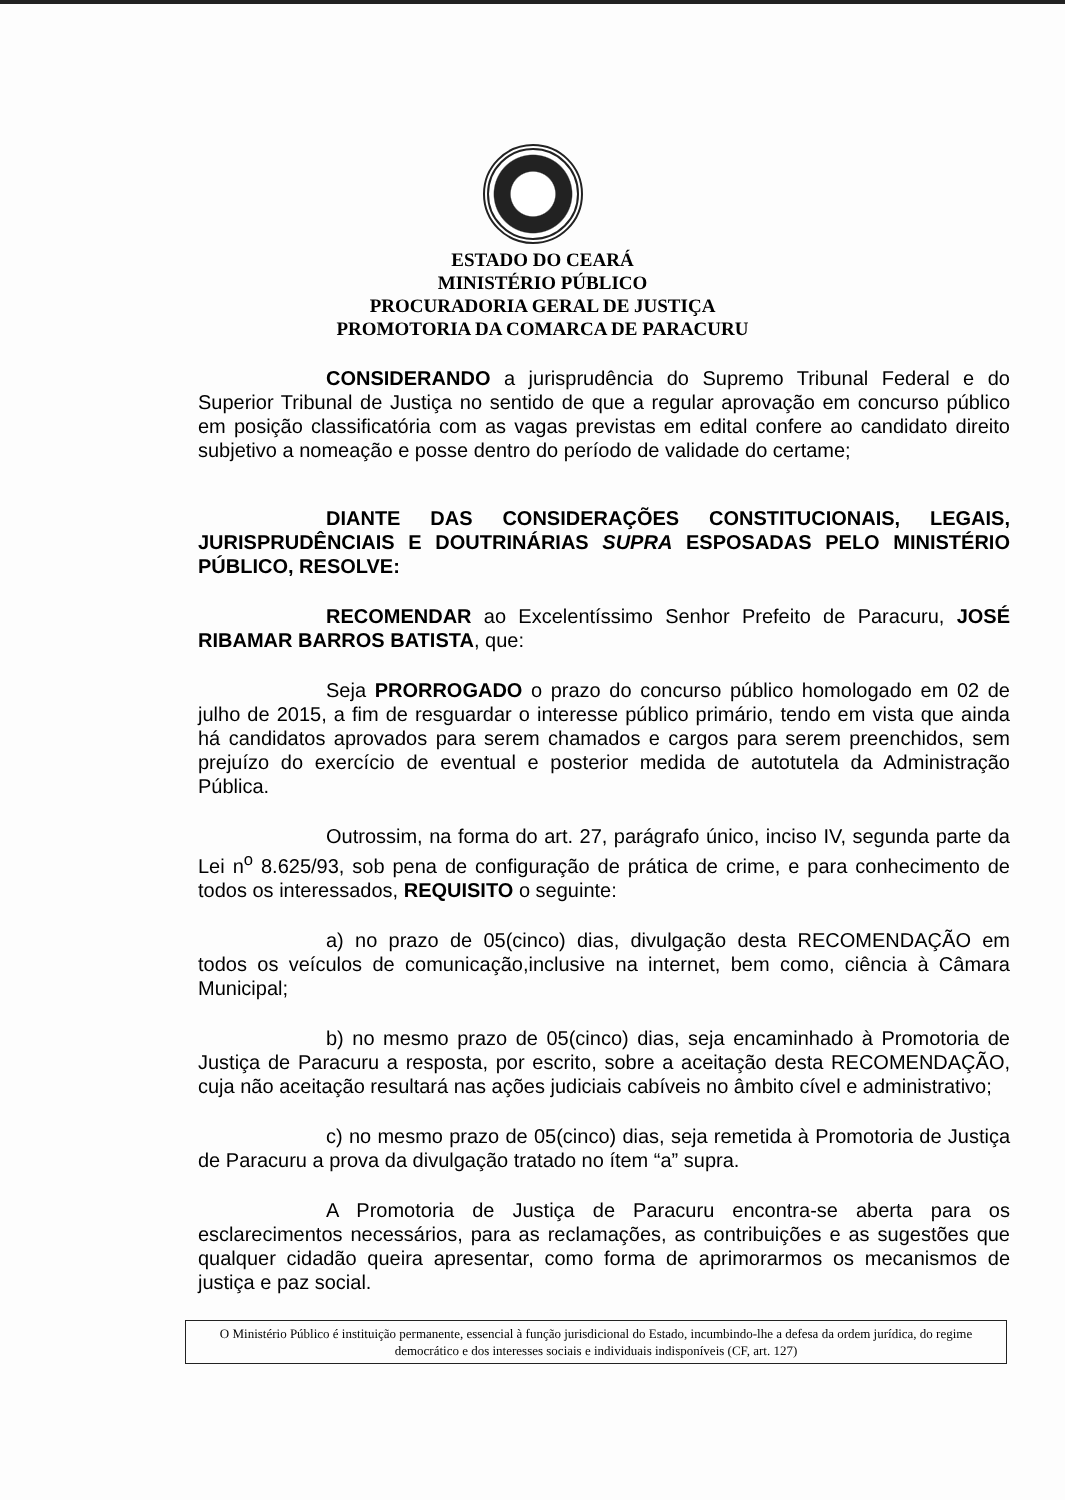ESTADO DO CEARÁ
MINISTÉRIO PÚBLICO
PROCURADORIA GERAL DE JUSTIÇA
PROMOTORIA DA COMARCA DE PARACURU
CONSIDERANDO a jurisprudência do Supremo Tribunal Federal e do Superior Tribunal de Justiça no sentido de que a regular aprovação em concurso público em posição classificatória com as vagas previstas em edital confere ao candidato direito subjetivo a nomeação e posse dentro do período de validade do certame;
DIANTE DAS CONSIDERAÇÕES CONSTITUCIONAIS, LEGAIS, JURISPRUDÊNCIAIS E DOUTRINÁRIAS SUPRA ESPOSADAS PELO MINISTÉRIO PÚBLICO, RESOLVE:
RECOMENDAR ao Excelentíssimo Senhor Prefeito de Paracuru, JOSÉ RIBAMAR BARROS BATISTA, que:
Seja PRORROGADO o prazo do concurso público homologado em 02 de julho de 2015, a fim de resguardar o interesse público primário, tendo em vista que ainda há candidatos aprovados para serem chamados e cargos para serem preenchidos, sem prejuízo do exercício de eventual e posterior medida de autotutela da Administração Pública.
Outrossim, na forma do art. 27, parágrafo único, inciso IV, segunda parte da Lei n<sup>o</sup> 8.625/93, sob pena de configuração de prática de crime, e para conhecimento de todos os interessados, REQUISITO o seguinte:
a) no prazo de 05(cinco) dias, divulgação desta RECOMENDAÇÃO em todos os veículos de comunicação,inclusive na internet, bem como, ciência à Câmara Municipal;
b) no mesmo prazo de 05(cinco) dias, seja encaminhado à Promotoria de Justiça de Paracuru a resposta, por escrito, sobre a aceitação desta RECOMENDAÇÃO, cuja não aceitação resultará nas ações judiciais cabíveis no âmbito cível e administrativo;
c) no mesmo prazo de 05(cinco) dias, seja remetida à Promotoria de Justiça de Paracuru a prova da divulgação tratado no ítem “a” supra.
A Promotoria de Justiça de Paracuru encontra-se aberta para os esclarecimentos necessários, para as reclamações, as contribuições e as sugestões que qualquer cidadão queira apresentar, como forma de aprimorarmos os mecanismos de justiça e paz social.
O Ministério Público é instituição permanente, essencial à função jurisdicional do Estado, incumbindo-lhe a defesa da ordem jurídica, do regime democrático e dos interesses sociais e individuais indisponíveis (CF, art. 127)